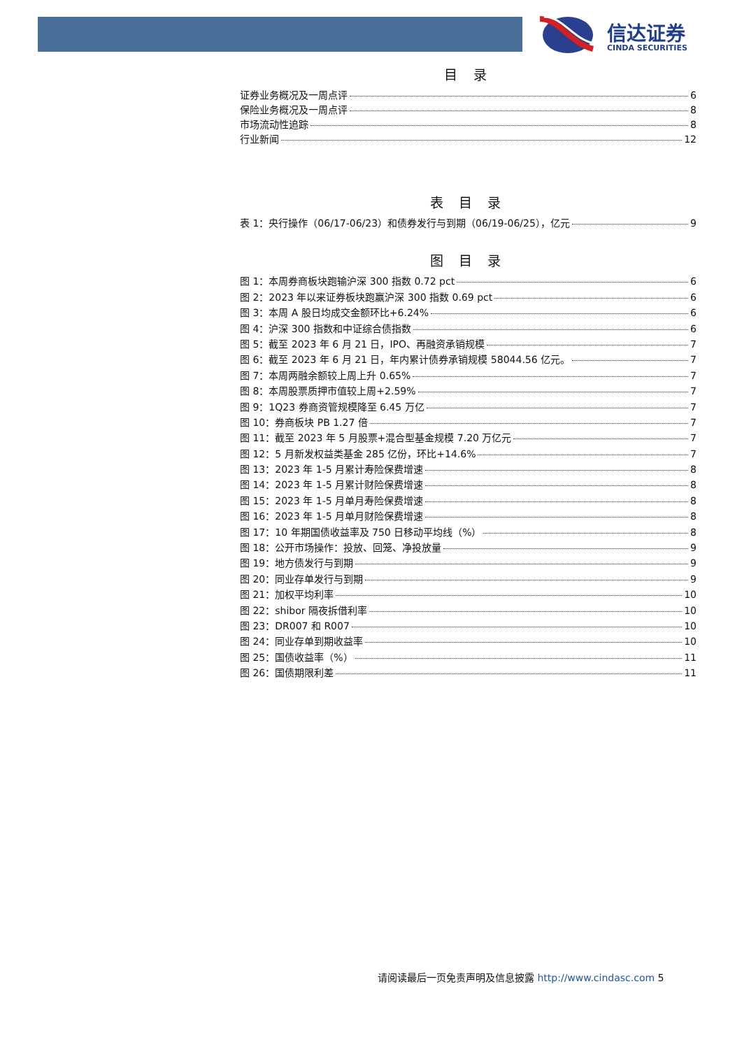信达证券
CINDA SECURITIES
目 录
证券业务概况及一周点评 6
保险业务概况及一周点评 8
市场流动性追踪 8
行业新闻 12
表 目 录
表 1：央行操作（06/17-06/23）和债券发行与到期（06/19-06/25），亿元 9
图 目 录
图 1：本周券商板块跑输沪深 300 指数 0.72 pct 6
图 2：2023 年以来证券板块跑赢沪深 300 指数 0.69 pct 6
图 3：本周 A 股日均成交金额环比+6.24% 6
图 4：沪深 300 指数和中证综合债指数 6
图 5：截至 2023 年 6 月 21 日，IPO、再融资承销规模 7
图 6：截至 2023 年 6 月 21 日，年内累计债券承销规模 58044.56 亿元。 7
图 7：本周两融余额较上周上升 0.65% 7
图 8：本周股票质押市值较上周+2.59% 7
图 9：1Q23 券商资管规模降至 6.45 万亿 7
图 10：券商板块 PB 1.27 倍 7
图 11：截至 2023 年 5 月股票+混合型基金规模 7.20 万亿元 7
图 12：5 月新发权益类基金 285 亿份，环比+14.6% 7
图 13：2023 年 1-5 月累计寿险保费增速 8
图 14：2023 年 1-5 月累计财险保费增速 8
图 15：2023 年 1-5 月单月寿险保费增速 8
图 16：2023 年 1-5 月单月财险保费增速 8
图 17：10 年期国债收益率及 750 日移动平均线（%） 8
图 18：公开市场操作：投放、回笼、净投放量 9
图 19：地方债发行与到期 9
图 20：同业存单发行与到期 9
图 21：加权平均利率 10
图 22：shibor 隔夜拆借利率 10
图 23：DR007 和 R007 10
图 24：同业存单到期收益率 10
图 25：国债收益率（%） 11
图 26：国债期限利差 11
请阅读最后一页免责声明及信息披露 http://www.cindasc.com 5